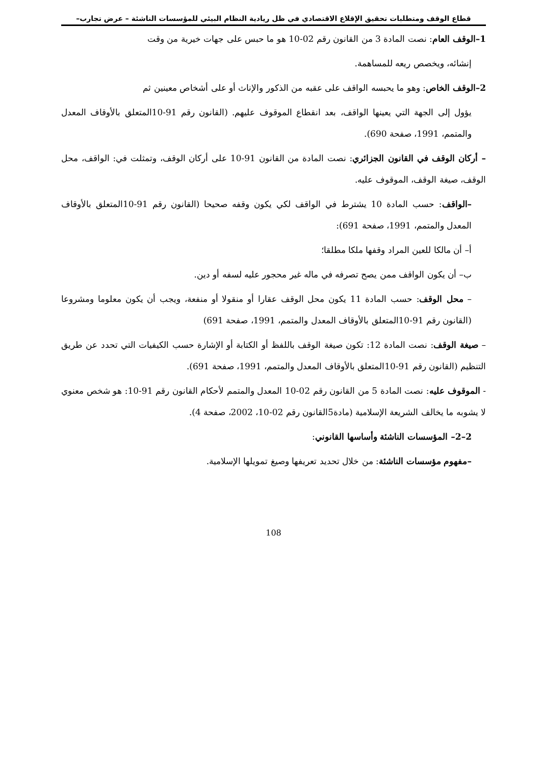قطاع الوقف ومتطلبات تحقيق الإقلاع الاقتصادي في ظل ريادية النظام البيئي للمؤسسات الناشئة – عرض تجارب–
1–الوقف العام: نصت المادة 3 من القانون رقم 02-10 هو ما حبس على جهات خيرية من وقت
إنشائه، ويخصص ريعه للمساهمة.
2–الوقف الخاص: وهو ما يحبسه الواقف على عقبه من الذكور والإناث أو على أشخاص معينين ثم
يؤول إلى الجهة التي يعينها الواقف، بعد انقطاع الموقوف عليهم. (القانون رقم 91-10المتعلق بالأوقاف المعدل والمتمم، 1991، صفحة 690).
– أركان الوقف في القانون الجزائري: نصت المادة من القانون 91-10 على أركان الوقف، وتمثلت في: الواقف، محل الوقف، صيغة الوقف، الموقوف عليه.
–الواقف: حسب المادة 10 يشترط في الواقف لكي يكون وقفه صحيحا (القانون رقم 91-10المتعلق بالأوقاف المعدل والمتمم، 1991، صفحة 691):
أ– أن مالكا للعين المراد وقفها ملكا مطلقا؛
ب– أن يكون الواقف ممن يصح تصرفه في ماله غير محجور عليه لسفه أو دين.
– محل الوقف: حسب المادة 11 يكون محل الوقف عقارا أو منقولا أو منفعة، ويجب أن يكون معلوما ومشروعا (القانون رقم 91-10المتعلق بالأوقاف المعدل والمتمم، 1991، صفحة 691)
– صيغة الوقف: نصت المادة 12: تكون صيغة الوقف باللفظ أو الكتابة أو الإشارة حسب الكيفيات التي تحدد عن طريق التنظيم (القانون رقم 91-10المتعلق بالأوقاف المعدل والمتمم، 1991، صفحة 691).
- الموقوف عليه: نصت المادة 5 من القانون رقم 02-10 المعدل والمتمم لأحكام القانون رقم 91-10: هو شخص معنوي لا يشوبه ما يخالف الشريعة الإسلامية (مادة5القانون رقم 02-10، 2002، صفحة 4).
2–2– المؤسسات الناشئة وأساسها القانوني:
–مفهوم مؤسسات الناشئة: من خلال تحديد تعريفها وصيغ تمويلها الإسلامية.
108